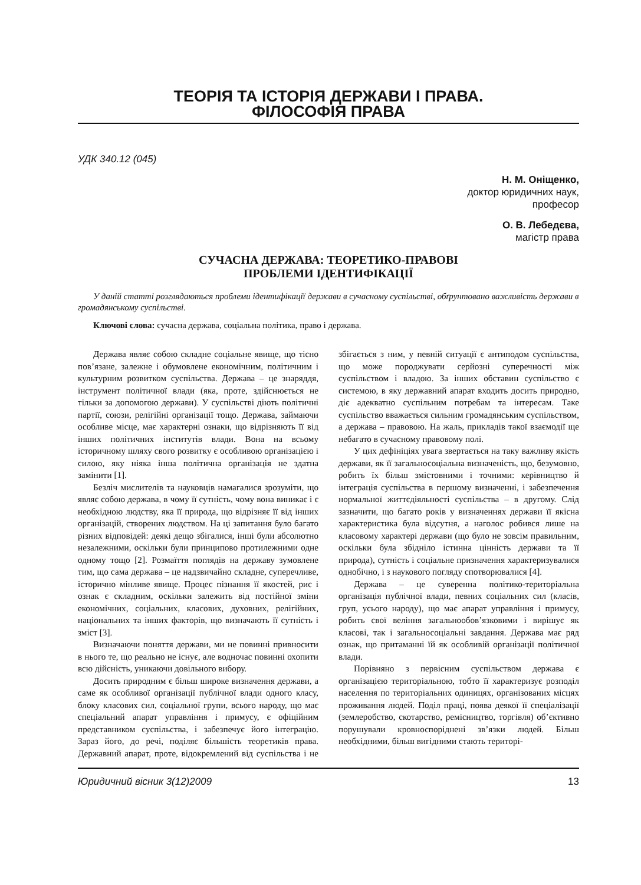ТЕОРІЯ ТА ІСТОРІЯ ДЕРЖАВИ І ПРАВА.
ФІЛОСОФІЯ ПРАВА
УДК 340.12 (045)
Н. М. Оніщенко,
доктор юридичних наук,
професор
О. В. Лебедєва,
магістр права
СУЧАСНА ДЕРЖАВА: ТЕОРЕТИКО-ПРАВОВІ
ПРОБЛЕМИ ІДЕНТИФІКАЦІЇ
У даній статті розглядаються проблеми ідентифікації держави в сучасному суспільстві, обґрунтовано важливість держави в громадянському суспільстві.
Ключові слова: сучасна держава, соціальна політика, право і держава.
Держава являє собою складне соціальне явище, що тісно пов’язане, залежне і обумовлене економічним, політичним і культурним розвитком суспільства. Держава – це знаряддя, інструмент політичної влади (яка, проте, здійснюється не тільки за допомогою держави). У суспільстві діють політичні партії, союзи, релігійні організації тощо. Держава, займаючи особливе місце, має характерні ознаки, що відрізняють її від інших політичних інститутів влади. Вона на всьому історичному шляху свого розвитку є особливою організацією і силою, яку ніяка інша політична організація не здатна замінити [1].
Безліч мислителів та науковців намагалися зрозуміти, що являє собою держава, в чому її сутність, чому вона виникає і є необхідною людству, яка її природа, що відрізняє її від інших організацій, створених людством. На ці запитання було багато різних відповідей: деякі дещо збігалися, інші були абсолютно незалежними, оскільки були принципово протилежними одне одному тощо [2]. Розмаїття поглядів на державу зумовлене тим, що сама держава – це надзвичайно складне, суперечливе, історично мінливе явище. Процес пізнання її якостей, рис і ознак є складним, оскільки залежить від постійної зміни економічних, соціальних, класових, духовних, релігійних, національних та інших факторів, що визначають її сутність і зміст [3].
Визначаючи поняття держави, ми не повинні привносити в нього те, що реально не існує, але водночас повинні охопити всю дійсність, уникаючи довільного вибору.
Досить природним є більш широке визначення держави, а саме як особливої організації публічної влади одного класу, блоку класових сил, соціальної групи, всього народу, що має спеціальний апарат управління і примусу, є офіційним представником суспільства, і забезпечує його інтеграцію. Зараз його, до речі, поділяє більшість теоретиків права. Державний апарат, проте, відокремлений від суспільства і не збігається з ним, у певній ситуації є антиподом суспільства, що може породжувати серйозні суперечності між суспільством і владою. За інших обставин суспільство є системою, в яку державний апарат входить досить природно, діє адекватно суспільним потребам та інтересам. Таке суспільство вважається сильним громадянським суспільством, а держава – правовою. На жаль, прикладів такої взаємодії ще небагато в сучасному правовому полі.
У цих дефініціях увага звертається на таку важливу якість держави, як її загальносоціальна визначеність, що, безумовно, робить їх більш змістовними і точними: керівництво й інтеграція суспільства в першому визначенні, і забезпечення нормальної життєдіяльності суспільства – в другому. Слід зазначити, що багато років у визначеннях держави її якісна характеристика була відсутня, а наголос робився лише на класовому характері держави (що було не зовсім правильним, оскільки була збідніло істинна цінність держави та її природа), сутність і соціальне призначення характеризувалися однобічно, і з наукового погляду спотворювалися [4].
Держава – це суверенна політико-територіальна організація публічної влади, певних соціальних сил (класів, груп, усього народу), що має апарат управління і примусу, робить свої веління загальнообов’язковими і вирішує як класові, так і загальносоціальні завдання. Держава має ряд ознак, що притаманні їй як особливій організації політичної влади.
Порівняно з первісним суспільством держава є організацією територіальною, тобто її характеризує розподіл населення по територіальних одиницях, організованих місцях проживання людей. Поділ праці, поява деякої її спеціалізації (землеробство, скотарство, ремісництво, торгівля) об’єктивно порушували кровноспоріднені зв’язки людей. Більш необхідними, більш вигідними стають територі-
Юридичний вісник 3(12)2009 13